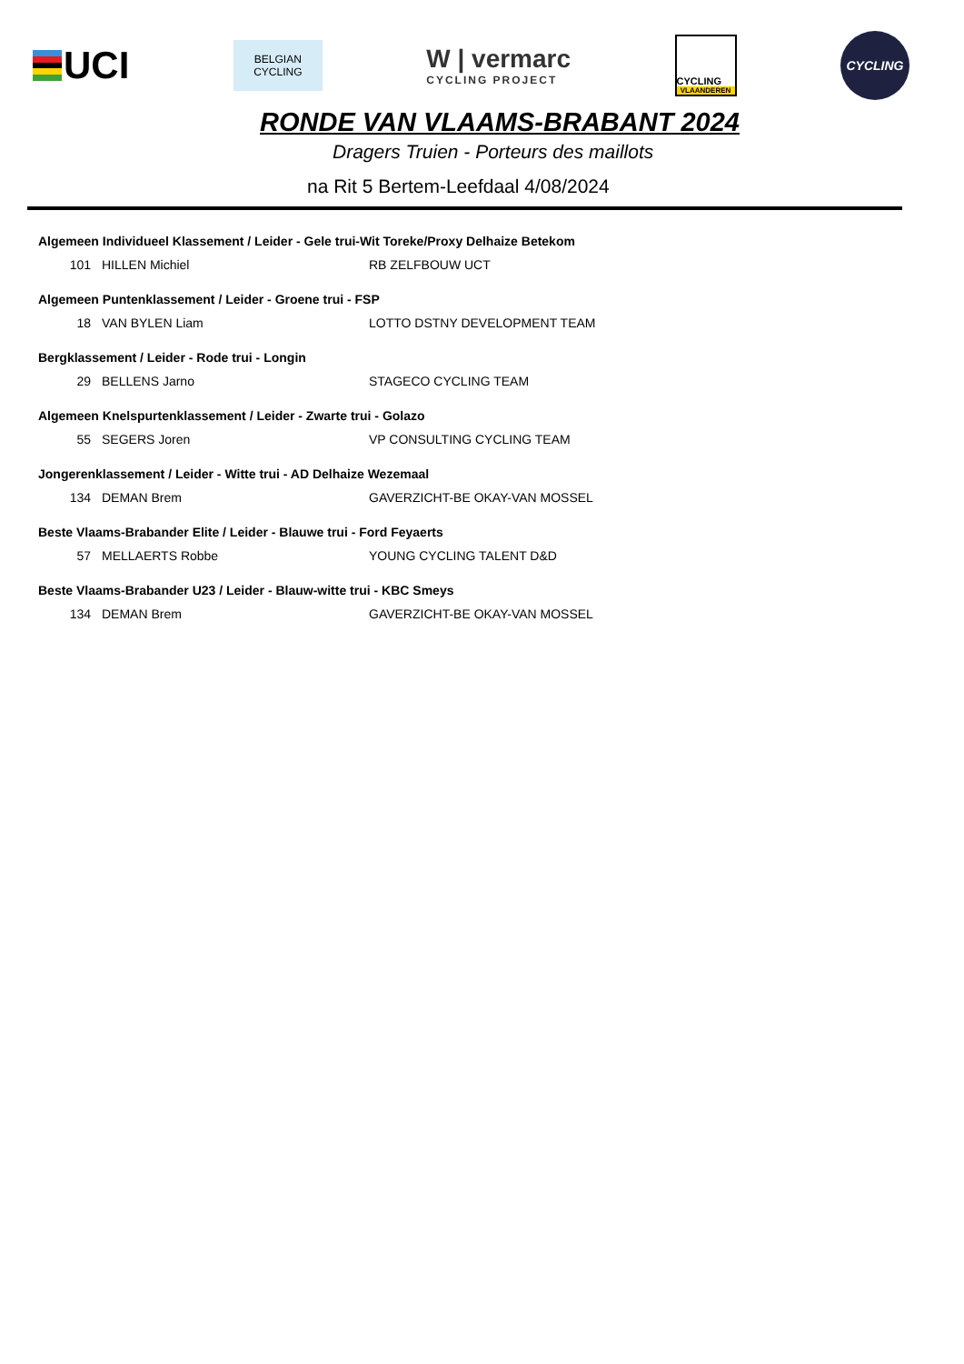UCI
BELGIAN
CYCLING
W | vermarc
CYCLING PROJECT
CYCLING
VLAANDEREN
CYCLING
RONDE VAN VLAAMS-BRABANT 2024
Dragers Truien - Porteurs des maillots
na Rit 5 Bertem-Leefdaal 4/08/2024
| Algemeen Individueel Klassement / Leider - Gele trui-Wit Toreke/Proxy Delhaize Betekom | | |
| --- | --- | --- |
| 101 | HILLEN Michiel | RB ZELFBOUW UCT |
| Algemeen Puntenklassement / Leider - Groene trui - FSP | | |
| 18 | VAN BYLEN Liam | LOTTO DSTNY DEVELOPMENT TEAM |
| Bergklassement / Leider - Rode trui - Longin | | |
| 29 | BELLENS Jarno | STAGECO CYCLING TEAM |
| Algemeen Knelspurtenklassement / Leider - Zwarte trui - Golazo | | |
| 55 | SEGERS Joren | VP CONSULTING CYCLING TEAM |
| Jongerenklassement / Leider - Witte trui - AD Delhaize Wezemaal | | |
| 134 | DEMAN Brem | GAVERZICHT-BE OKAY-VAN MOSSEL |
| Beste Vlaams-Brabander Elite / Leider - Blauwe trui - Ford Feyaerts | | |
| 57 | MELLAERTS Robbe | YOUNG CYCLING TALENT D&D |
| Beste Vlaams-Brabander U23 / Leider - Blauw-witte trui - KBC Smeys | | |
| 134 | DEMAN Brem | GAVERZICHT-BE OKAY-VAN MOSSEL |